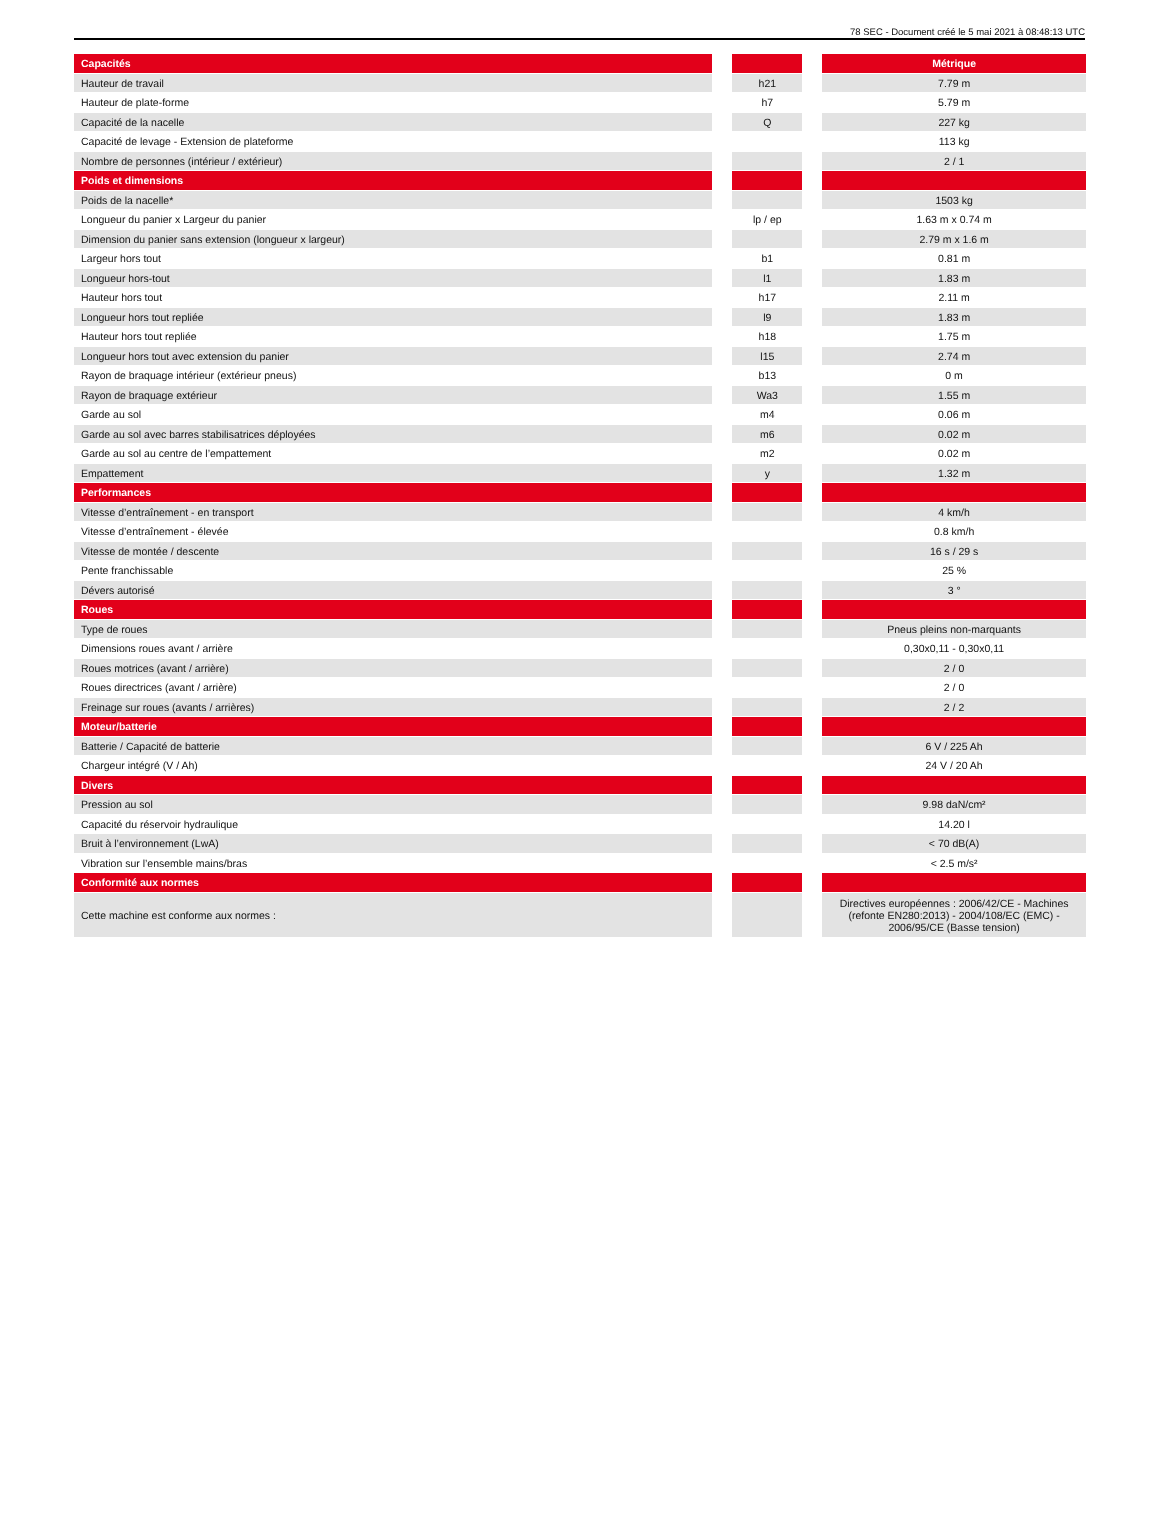78 SEC - Document créé le 5 mai 2021 à 08:48:13 UTC
| Capacités | | | | Métrique |
| --- | --- | --- | --- | --- |
| Hauteur de travail | | h21 | | 7.79 m |
| Hauteur de plate-forme | | h7 | | 5.79 m |
| Capacité de la nacelle | | Q | | 227 kg |
| Capacité de levage - Extension de plateforme | | | | 113 kg |
| Nombre de personnes (intérieur / extérieur) | | | | 2 / 1 |
| Poids et dimensions | | | | |
| --- | --- | --- | --- | --- |
| Poids de la nacelle* | | | | 1503 kg |
| Longueur du panier x Largeur du panier | | lp / ep | | 1.63 m x 0.74 m |
| Dimension du panier sans extension (longueur x largeur) | | | | 2.79 m x 1.6 m |
| Largeur hors tout | | b1 | | 0.81 m |
| Longueur hors-tout | | l1 | | 1.83 m |
| Hauteur hors tout | | h17 | | 2.11 m |
| Longueur hors tout repliée | | l9 | | 1.83 m |
| Hauteur hors tout repliée | | h18 | | 1.75 m |
| Longueur hors tout avec extension du panier | | l15 | | 2.74 m |
| Rayon de braquage intérieur (extérieur pneus) | | b13 | | 0 m |
| Rayon de braquage extérieur | | Wa3 | | 1.55 m |
| Garde au sol | | m4 | | 0.06 m |
| Garde au sol avec barres stabilisatrices déployées | | m6 | | 0.02 m |
| Garde au sol au centre de l’empattement | | m2 | | 0.02 m |
| Empattement | | y | | 1.32 m |
| Performances | | | | |
| --- | --- | --- | --- | --- |
| Vitesse d’entraînement - en transport | | | | 4 km/h |
| Vitesse d’entraînement - élevée | | | | 0.8 km/h |
| Vitesse de montée / descente | | | | 16 s / 29 s |
| Pente franchissable | | | | 25 % |
| Dévers autorisé | | | | 3 ° |
| Roues | | | | |
| --- | --- | --- | --- | --- |
| Type de roues | | | | Pneus pleins non-marquants |
| Dimensions roues avant / arrière | | | | 0,30x0,11 - 0,30x0,11 |
| Roues motrices (avant / arrière) | | | | 2 / 0 |
| Roues directrices (avant / arrière) | | | | 2 / 0 |
| Freinage sur roues (avants / arrières) | | | | 2 / 2 |
| Moteur/batterie | | | | |
| --- | --- | --- | --- | --- |
| Batterie / Capacité de batterie | | | | 6 V / 225 Ah |
| Chargeur intégré (V / Ah) | | | | 24 V / 20 Ah |
| Divers | | | | |
| --- | --- | --- | --- | --- |
| Pression au sol | | | | 9.98 daN/cm² |
| Capacité du réservoir hydraulique | | | | 14.20 l |
| Bruit à l’environnement (LwA) | | | | < 70 dB(A) |
| Vibration sur l’ensemble mains/bras | | | | < 2.5 m/s² |
| Conformité aux normes | | | | |
| --- | --- | --- | --- | --- |
| Cette machine est conforme aux normes : | | | | Directives européennes : 2006/42/CE - Machines (refonte EN280:2013) - 2004/108/EC (EMC) - 2006/95/CE (Basse tension) |